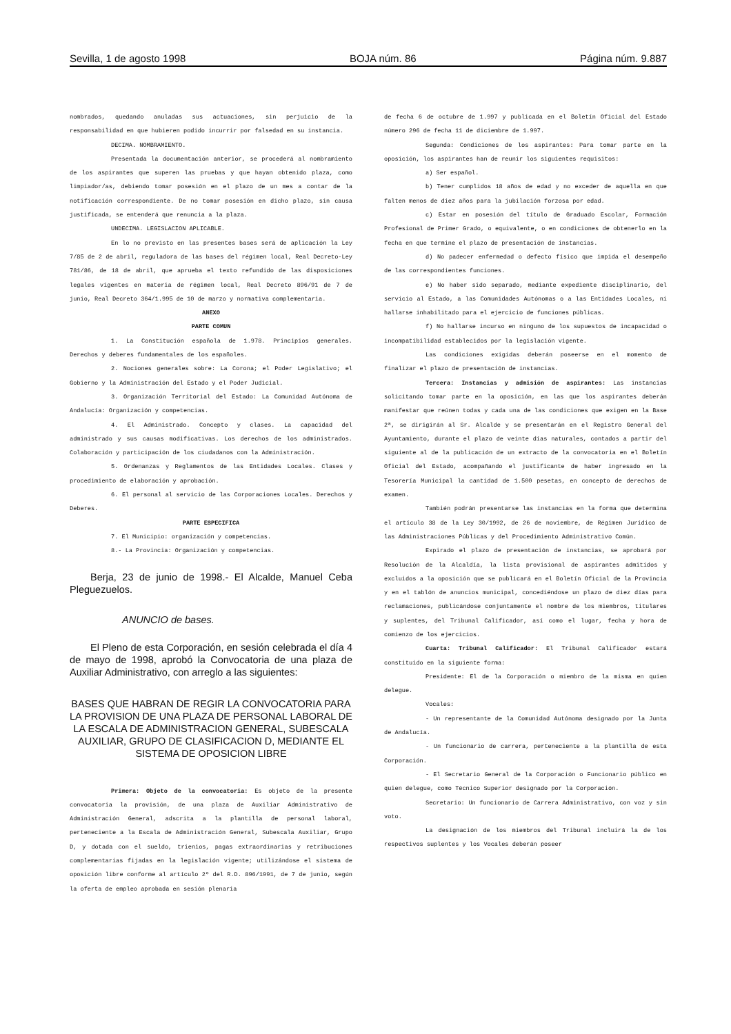Sevilla, 1 de agosto 1998 BOJA núm. 86 Página núm. 9.887
nombrados, quedando anuladas sus actuaciones, sin perjuicio de la responsabilidad en que hubieren podido incurrir por falsedad en su instancia.
DECIMA. NOMBRAMIENTO.
Presentada la documentación anterior, se procederá al nombramiento de los aspirantes que superen las pruebas y que hayan obtenido plaza, como limpiador/as, debiendo tomar posesión en el plazo de un mes a contar de la notificación correspondiente. De no tomar posesión en dicho plazo, sin causa justificada, se entenderá que renuncia a la plaza.
UNDECIMA. LEGISLACION APLICABLE.
En lo no previsto en las presentes bases será de aplicación la Ley 7/85 de 2 de abril, reguladora de las bases del régimen local, Real Decreto-Ley 781/86, de 18 de abril, que aprueba el texto refundido de las disposiciones legales vigentes en materia de régimen local, Real Decreto 896/91 de 7 de junio, Real Decreto 364/1.995 de 10 de marzo y normativa complementaria.
ANEXO
PARTE COMUN
1. La Constitución española de 1.978. Principios generales. Derechos y deberes fundamentales de los españoles.
2. Nociones generales sobre: La Corona; el Poder Legislativo; el Gobierno y la Administración del Estado y el Poder Judicial.
3. Organización Territorial del Estado: La Comunidad Autónoma de Andalucía: Organización y competencias.
4. El Administrado. Concepto y clases. La capacidad del administrado y sus causas modificativas. Los derechos de los administrados. Colaboración y participación de los ciudadanos con la Administración.
5. Ordenanzas y Reglamentos de las Entidades Locales. Clases y procedimiento de elaboración y aprobación.
6. El personal al servicio de las Corporaciones Locales. Derechos y Deberes.
PARTE ESPECIFICA
7. El Municipio: organización y competencias.
8.- La Provincia: Organización y competencias.
Berja, 23 de junio de 1998.- El Alcalde, Manuel Ceba Pleguezuelos.
ANUNCIO de bases.
El Pleno de esta Corporación, en sesión celebrada el día 4 de mayo de 1998, aprobó la Convocatoria de una plaza de Auxiliar Administrativo, con arreglo a las siguientes:
BASES QUE HABRAN DE REGIR LA CONVOCATORIA PARA LA PROVISION DE UNA PLAZA DE PERSONAL LABORAL DE LA ESCALA DE ADMINISTRACION GENERAL, SUBESCALA AUXILIAR, GRUPO DE CLASIFICACION D, MEDIANTE EL SISTEMA DE OPOSICION LIBRE
Primera: Objeto de la convocatoria: Es objeto de la presente convocatoria la provisión, de una plaza de Auxiliar Administrativo de Administración General, adscrita a la plantilla de personal laboral, perteneciente a la Escala de Administración General, Subescala Auxiliar, Grupo D, y dotada con el sueldo, trienios, pagas extraordinarias y retribuciones complementarias fijadas en la legislación vigente; utilizándose el sistema de oposición libre conforme al artículo 2º del R.D. 896/1991, de 7 de junio, según la oferta de empleo aprobada en sesión plenaria
de fecha 6 de octubre de 1.997 y publicada en el Boletín Oficial del Estado número 296 de fecha 11 de diciembre de 1.997.
Segunda: Condiciones de los aspirantes: Para tomar parte en la oposición, los aspirantes han de reunir los siguientes requisitos:
a) Ser español.
b) Tener cumplidos 18 años de edad y no exceder de aquella en que falten menos de diez años para la jubilación forzosa por edad.
c) Estar en posesión del título de Graduado Escolar, Formación Profesional de Primer Grado, o equivalente, o en condiciones de obtenerlo en la fecha en que termine el plazo de presentación de instancias.
d) No padecer enfermedad o defecto físico que impida el desempeño de las correspondientes funciones.
e) No haber sido separado, mediante expediente disciplinario, del servicio al Estado, a las Comunidades Autónomas o a las Entidades Locales, ni hallarse inhabilitado para el ejercicio de funciones públicas.
f) No hallarse incurso en ninguno de los supuestos de incapacidad o incompatibilidad establecidos por la legislación vigente.
Las condiciones exigidas deberán poseerse en el momento de finalizar el plazo de presentación de instancias.
Tercera: Instancias y admisión de aspirantes: Las instancias solicitando tomar parte en la oposición, en las que los aspirantes deberán manifestar que reúnen todas y cada una de las condiciones que exigen en la Base 2ª, se dirigirán al Sr. Alcalde y se presentarán en el Registro General del Ayuntamiento, durante el plazo de veinte días naturales, contados a partir del siguiente al de la publicación de un extracto de la convocatoria en el Boletín Oficial del Estado, acompañando el justificante de haber ingresado en la Tesorería Municipal la cantidad de 1.500 pesetas, en concepto de derechos de examen.
También podrán presentarse las instancias en la forma que determina el artículo 38 de la Ley 30/1992, de 26 de noviembre, de Régimen Jurídico de las Administraciones Públicas y del Procedimiento Administrativo Común.
Expirado el plazo de presentación de instancias, se aprobará por Resolución de la Alcaldía, la lista provisional de aspirantes admitidos y excluidos a la oposición que se publicará en el Boletín Oficial de la Provincia y en el tablón de anuncios municipal, concediéndose un plazo de diez días para reclamaciones, publicándose conjuntamente el nombre de los miembros, titulares y suplentes, del Tribunal Calificador, así como el lugar, fecha y hora de comienzo de los ejercicios.
Cuarta: Tribunal Calificador: El Tribunal Calificador estará constituido en la siguiente forma:
Presidente: El de la Corporación o miembro de la misma en quien delegue.
Vocales:
- Un representante de la Comunidad Autónoma designado por la Junta de Andalucía.
- Un funcionario de carrera, perteneciente a la plantilla de esta Corporación.
- El Secretario General de la Corporación o Funcionario público en quien delegue, como Técnico Superior designado por la Corporación.
Secretario: Un funcionario de Carrera Administrativo, con voz y sin voto.
La designación de los miembros del Tribunal incluirá la de los respectivos suplentes y los Vocales deberán poseer